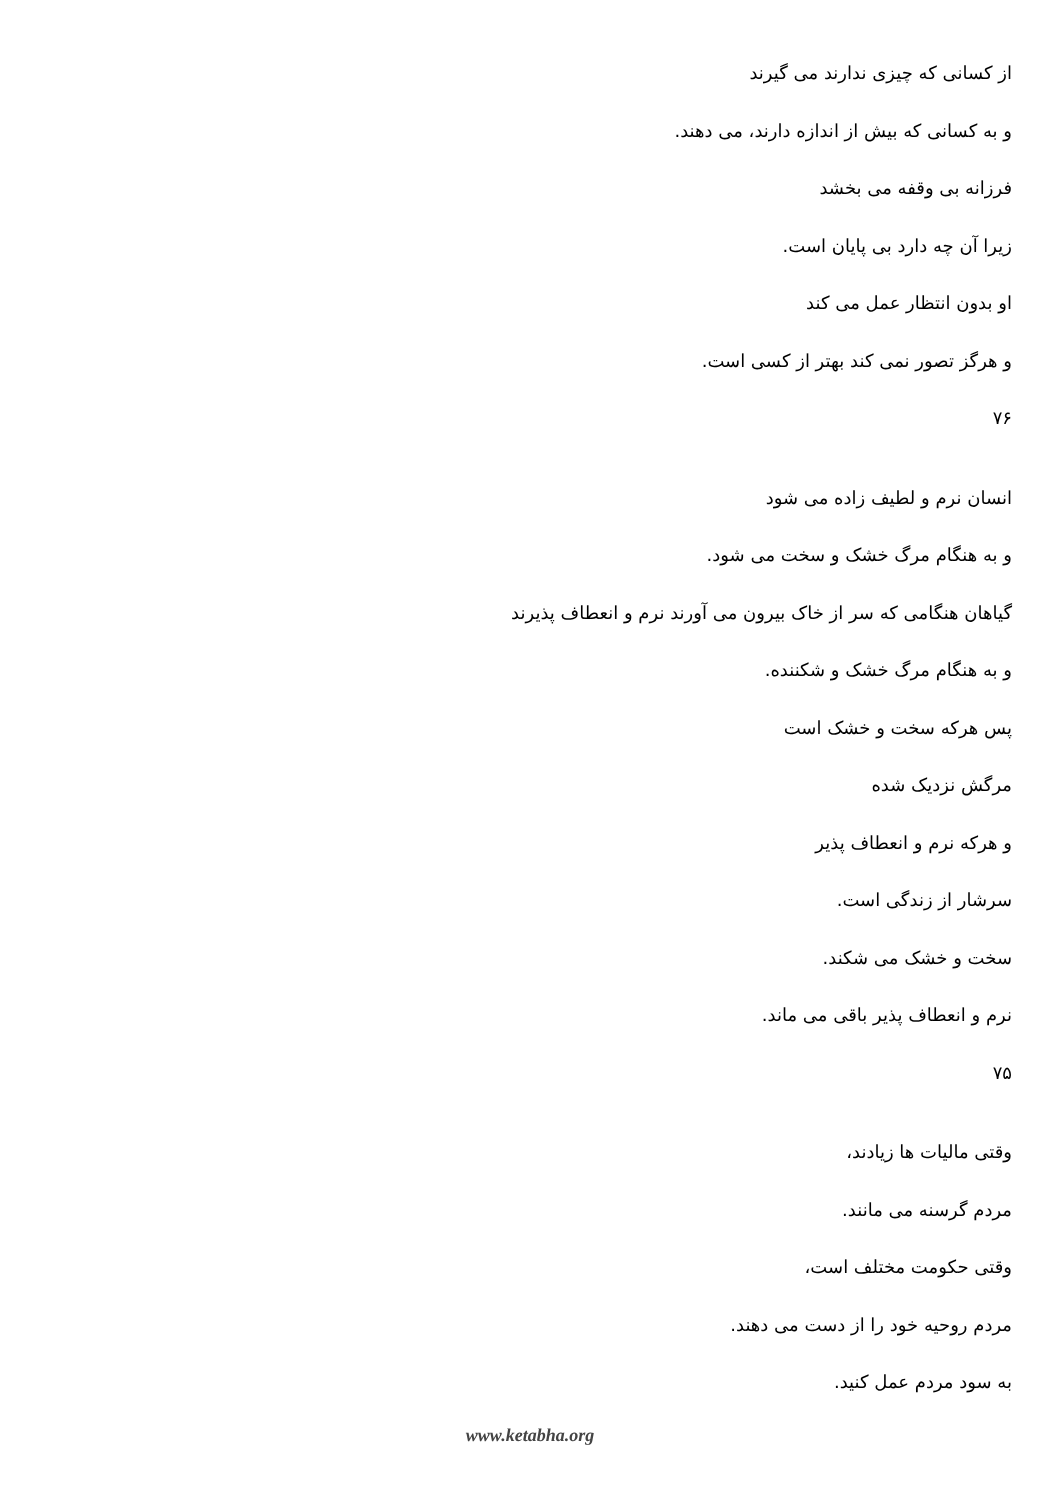از کسانی که چیزی ندارند می گیرند
و به کسانی که بیش از اندازه دارند، می دهند.
فرزانه بی وقفه می بخشد
زیرا آن چه دارد بی پایان است.
او بدون انتظار عمل می کند
و هرگز تصور نمی کند بهتر از کسی است.
۷۶
انسان نرم و لطیف زاده می شود
و به هنگام مرگ خشک و سخت می شود.
گیاهان هنگامی که سر از خاک بیرون می آورند نرم و انعطاف پذیرند
و به هنگام مرگ خشک و شکننده.
پس هرکه سخت و خشک است
مرگش نزدیک شده
و هرکه نرم و انعطاف پذیر
سرشار از زندگی است.
سخت و خشک می شکند.
نرم و انعطاف پذیر باقی می ماند.
۷۵
وقتی مالیات ها زیادند،
مردم گرسنه می مانند.
وقتی حکومت مختلف است،
مردم روحیه خود را از دست می دهند.
به سود مردم عمل کنید.
www.ketabha.org